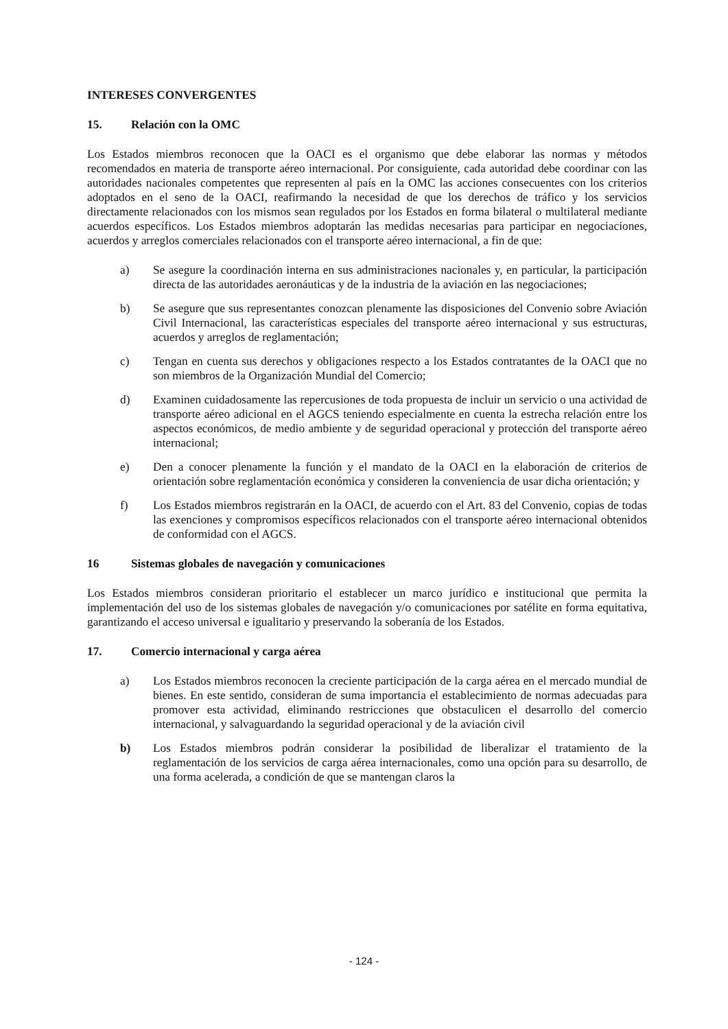INTERESES CONVERGENTES
15. Relación con la OMC
Los Estados miembros reconocen que la OACI es el organismo que debe elaborar las normas y métodos recomendados en materia de transporte aéreo internacional. Por consiguiente, cada autoridad debe coordinar con las autoridades nacionales competentes que representen al país en la OMC las acciones consecuentes con los criterios adoptados en el seno de la OACI, reafirmando la necesidad de que los derechos de tráfico y los servicios directamente relacionados con los mismos sean regulados por los Estados en forma bilateral o multilateral mediante acuerdos específicos. Los Estados miembros adoptarán las medidas necesarias para participar en negociaciones, acuerdos y arreglos comerciales relacionados con el transporte aéreo internacional, a fin de que:
a) Se asegure la coordinación interna en sus administraciones nacionales y, en particular, la participación directa de las autoridades aeronáuticas y de la industria de la aviación en las negociaciones;
b) Se asegure que sus representantes conozcan plenamente las disposiciones del Convenio sobre Aviación Civil Internacional, las características especiales del transporte aéreo internacional y sus estructuras, acuerdos y arreglos de reglamentación;
c) Tengan en cuenta sus derechos y obligaciones respecto a los Estados contratantes de la OACI que no son miembros de la Organización Mundial del Comercio;
d) Examinen cuidadosamente las repercusiones de toda propuesta de incluir un servicio o una actividad de transporte aéreo adicional en el AGCS teniendo especialmente en cuenta la estrecha relación entre los aspectos económicos, de medio ambiente y de seguridad operacional y protección del transporte aéreo internacional;
e) Den a conocer plenamente la función y el mandato de la OACI en la elaboración de criterios de orientación sobre reglamentación económica y consideren la conveniencia de usar dicha orientación; y
f) Los Estados miembros registrarán en la OACI, de acuerdo con el Art. 83 del Convenio, copias de todas las exenciones y compromisos específicos relacionados con el transporte aéreo internacional obtenidos de conformidad con el AGCS.
16 Sistemas globales de navegación y comunicaciones
Los Estados miembros consideran prioritario el establecer un marco jurídico e institucional que permita la implementación del uso de los sistemas globales de navegación y/o comunicaciones por satélite en forma equitativa, garantizando el acceso universal e igualitario y preservando la soberanía de los Estados.
17. Comercio internacional y carga aérea
a) Los Estados miembros reconocen la creciente participación de la carga aérea en el mercado mundial de bienes. En este sentido, consideran de suma importancia el establecimiento de normas adecuadas para promover esta actividad, eliminando restricciones que obstaculicen el desarrollo del comercio internacional, y salvaguardando la seguridad operacional y de la aviación civil
b) Los Estados miembros podrán considerar la posibilidad de liberalizar el tratamiento de la reglamentación de los servicios de carga aérea internacionales, como una opción para su desarrollo, de una forma acelerada, a condición de que se mantengan claros la
- 124 -